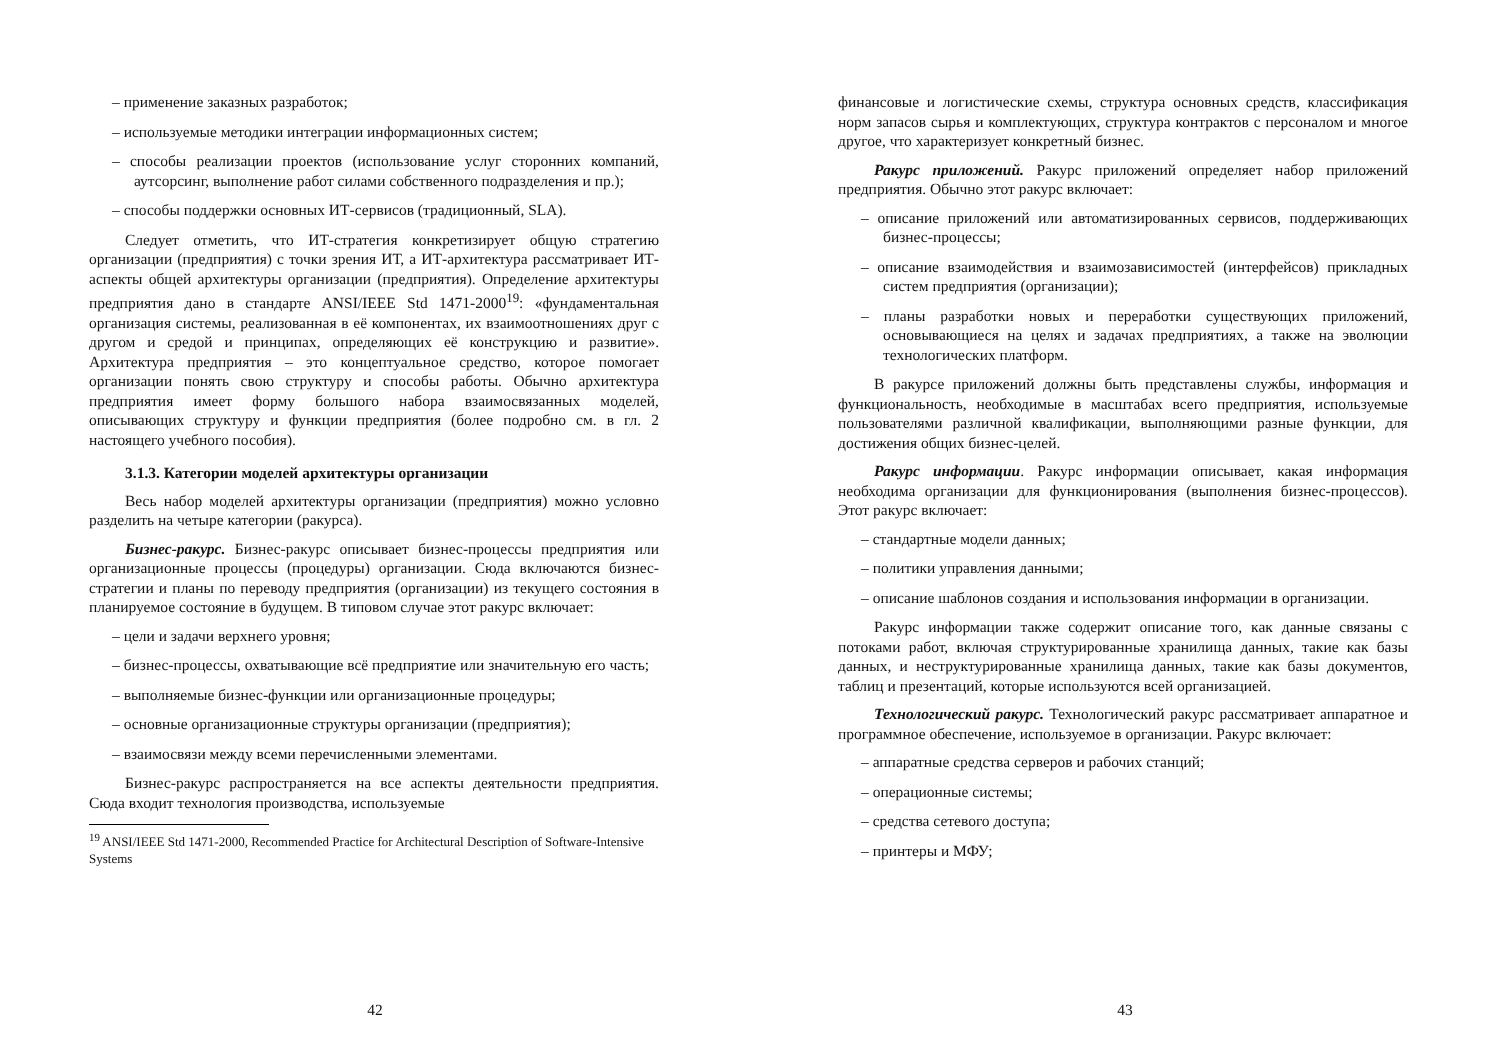– применение заказных разработок;
– используемые методики интеграции информационных систем;
– способы реализации проектов (использование услуг сторонних компаний, аутсорсинг, выполнение работ силами собственного подразделения и пр.);
– способы поддержки основных ИТ-сервисов (традиционный, SLA).
Следует отметить, что ИТ-стратегия конкретизирует общую стратегию организации (предприятия) с точки зрения ИТ, а ИТ-архитектура рассматривает ИТ-аспекты общей архитектуры организации (предприятия). Определение архитектуры предприятия дано в стандарте ANSI/IEEE Std 1471-2000<sup>19</sup>: «фундаментальная организация системы, реализованная в её компонентах, их взаимоотношениях друг с другом и средой и принципах, определяющих её конструкцию и развитие». Архитектура предприятия – это концептуальное средство, которое помогает организации понять свою структуру и способы работы. Обычно архитектура предприятия имеет форму большого набора взаимосвязанных моделей, описывающих структуру и функции предприятия (более подробно см. в гл. 2 настоящего учебного пособия).
3.1.3. Категории моделей архитектуры организации
Весь набор моделей архитектуры организации (предприятия) можно условно разделить на четыре категории (ракурса).
Бизнес-ракурс. Бизнес-ракурс описывает бизнес-процессы предприятия или организационные процессы (процедуры) организации. Сюда включаются бизнес-стратегии и планы по переводу предприятия (организации) из текущего состояния в планируемое состояние в будущем. В типовом случае этот ракурс включает:
– цели и задачи верхнего уровня;
– бизнес-процессы, охватывающие всё предприятие или значительную его часть;
– выполняемые бизнес-функции или организационные процедуры;
– основные организационные структуры организации (предприятия);
– взаимосвязи между всеми перечисленными элементами.
Бизнес-ракурс распространяется на все аспекты деятельности предприятия. Сюда входит технология производства, используемые
<sup>19</sup> ANSI/IEEE Std 1471-2000, Recommended Practice for Architectural Description of Software-Intensive Systems
42
финансовые и логистические схемы, структура основных средств, классификация норм запасов сырья и комплектующих, структура контрактов с персоналом и многое другое, что характеризует конкретный бизнес.
Ракурс приложений. Ракурс приложений определяет набор приложений предприятия. Обычно этот ракурс включает:
– описание приложений или автоматизированных сервисов, поддерживающих бизнес-процессы;
– описание взаимодействия и взаимозависимостей (интерфейсов) прикладных систем предприятия (организации);
– планы разработки новых и переработки существующих приложений, основывающиеся на целях и задачах предприятиях, а также на эволюции технологических платформ.
В ракурсе приложений должны быть представлены службы, информация и функциональность, необходимые в масштабах всего предприятия, используемые пользователями различной квалификации, выполняющими разные функции, для достижения общих бизнес-целей.
Ракурс информации. Ракурс информации описывает, какая информация необходима организации для функционирования (выполнения бизнес-процессов). Этот ракурс включает:
– стандартные модели данных;
– политики управления данными;
– описание шаблонов создания и использования информации в организации.
Ракурс информации также содержит описание того, как данные связаны с потоками работ, включая структурированные хранилища данных, такие как базы данных, и неструктурированные хранилища данных, такие как базы документов, таблиц и презентаций, которые используются всей организацией.
Технологический ракурс. Технологический ракурс рассматривает аппаратное и программное обеспечение, используемое в организации. Ракурс включает:
– аппаратные средства серверов и рабочих станций;
– операционные системы;
– средства сетевого доступа;
– принтеры и МФУ;
43